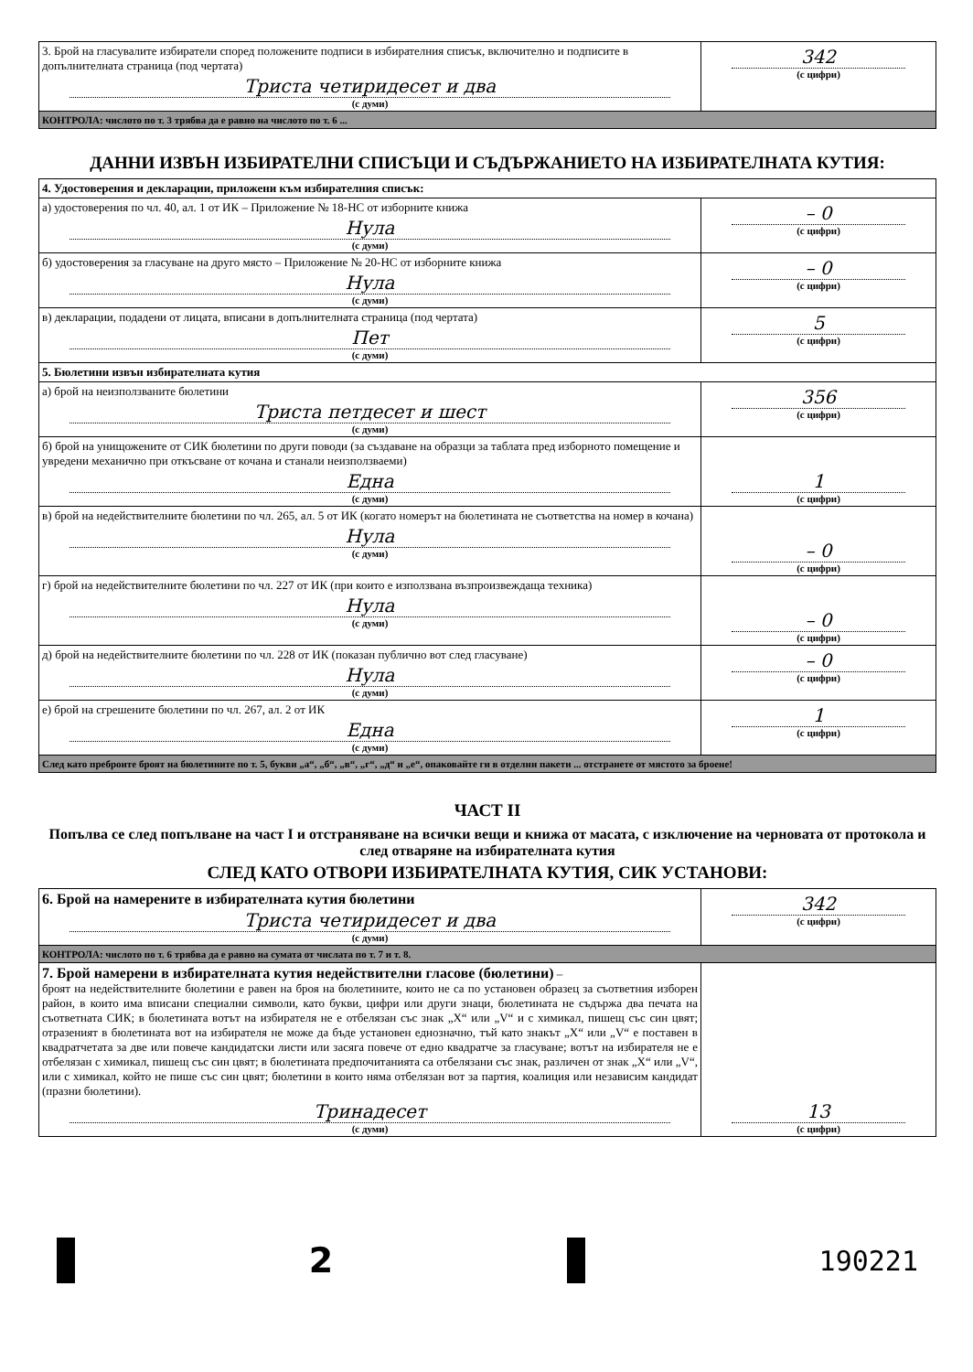| 3. Брой на гласувалите избиратели според положените подписи в избирателния списък, включително и подписите в допълнителната страница (под чертата) Триста четиридесет и два (с думи) | 342 (с цифри) |
| КОНТРОЛА: числото по т. 3 трябва да е равно на числото по т. 6 ... | |
ДАННИ ИЗВЪН ИЗБИРАТЕЛНИ СПИСЪЦИ И СЪДЪРЖАНИЕТО НА ИЗБИРАТЕЛНАТА КУТИЯ:
| 4. Удостоверения и декларации, приложени към избирателния списък: | |
| а) удостоверения по чл. 40, ал. 1 от ИК – Приложение № 18-НС от изборните книжа Нула (с думи) | – 0 (с цифри) |
| б) удостоверения за гласуване на друго място – Приложение № 20-НС от изборните книжа Нула (с думи) | – 0 (с цифри) |
| в) декларации, подадени от лицата, вписани в допълнителната страница (под чертата) Пет (с думи) | 5 (с цифри) |
| 5. Бюлетини извън избирателната кутия | |
| а) брой на неизползваните бюлетини Триста петдесет и шест (с думи) | 356 (с цифри) |
| б) брой на унищожените от СИК бюлетини по други поводи (за създаване на образци за таблата пред изборното помещение и увредени механично при откъсване от кочана и станали неизползваеми) Една (с думи) | 1 (с цифри) |
| в) брой на недействителните бюлетини по чл. 265, ал. 5 от ИК (когато номерът на бюлетината не съответства на номер в кочана) Нула (с думи) | – 0 (с цифри) |
| г) брой на недействителните бюлетини по чл. 227 от ИК (при които е използвана възпроизвеждаща техника) Нула (с думи) | – 0 (с цифри) |
| д) брой на недействителните бюлетини по чл. 228 от ИК (показан публично вот след гласуване) Нула (с думи) | – 0 (с цифри) |
| е) брой на сгрешените бюлетини по чл. 267, ал. 2 от ИК Една (с думи) | 1 (с цифри) |
| След като преброите броят на бюлетините по т. 5, букви „а“, „б“, „в“, „г“, „д“ и „е“, опаковайте ги в отделни пакети ... отстранете от мястото за броене! | |
ЧАСТ II
Попълва се след попълване на част I и отстраняване на всички вещи и книжа от масата, с изключение на черновата от протокола и след отваряне на избирателната кутия
СЛЕД КАТО ОТВОРИ ИЗБИРАТЕЛНАТА КУТИЯ, СИК УСТАНОВИ:
| 6. Брой на намерените в избирателната кутия бюлетини Триста четиридесет и два (с думи) | 342 (с цифри) |
| КОНТРОЛА: числото по т. 6 трябва да е равно на сумата от числата по т. 7 и т. 8. | |
| 7. Брой намерени в избирателната кутия недействителни гласове (бюлетини) – броят на недействителните бюлетини е равен на броя на бюлетините, които не са по установен образец за съответния изборен район, в които има вписани специални символи, като букви, цифри или други знаци, бюлетината не съдържа два печата на съответната СИК; в бюлетината вотът на избирателя не е отбелязан със знак „X“ или „V“ и с химикал, пишещ със син цвят; отразеният в бюлетината вот на избирателя не може да бъде установен еднозначно, тъй като знакът „X“ или „V“ е поставен в квадратчетата за две или повече кандидатски листи или засяга повече от едно квадратче за гласуване; вотът на избирателя не е отбелязан с химикал, пишещ със син цвят; в бюлетината предпочитанията са отбелязани със знак, различен от знак „X“ или „V“, или с химикал, който не пише със син цвят; бюлетини в които няма отбелязан вот за партия, коалиция или независим кандидат (празни бюлетини). Тринадесет (с думи) | 13 (с цифри) |
2
190221